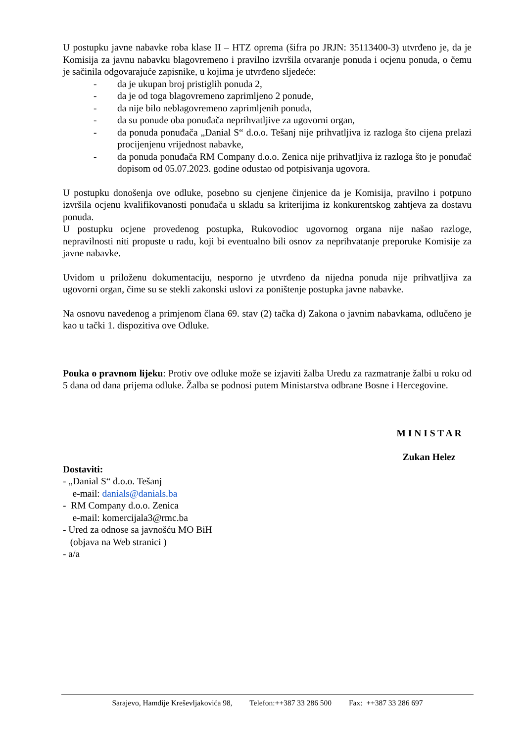U postupku javne nabavke roba klase II – HTZ oprema (šifra po JRJN: 35113400-3) utvrđeno je, da je Komisija za javnu nabavku blagovremeno i pravilno izvršila otvaranje ponuda i ocjenu ponuda, o čemu je sačinila odgovarajuće zapisnike, u kojima je utvrđeno sljedeće:
- da je ukupan broj pristiglih ponuda 2,
- da je od toga blagovremeno zaprimljeno 2 ponude,
- da nije bilo neblagovremeno zaprimljenih ponuda,
- da su ponude oba ponuđača neprihvatljive za ugovorni organ,
- da ponuda ponuđača „Danial S“ d.o.o. Tešanj nije prihvatljiva iz razloga što cijena prelazi procijenjenu vrijednost nabavke,
- da ponuda ponuđača RM Company d.o.o. Zenica nije prihvatljiva iz razloga što je ponuđač dopisom od 05.07.2023. godine odustao od potpisivanja ugovora.
U postupku donošenja ove odluke, posebno su cjenjene činjenice da je Komisija, pravilno i potpuno izvršila ocjenu kvalifikovanosti ponuđača u skladu sa kriterijima iz konkurentskog zahtjeva za dostavu ponuda.
U postupku ocjene provedenog postupka, Rukovodioc ugovornog organa nije našao razloge, nepravilnosti niti propuste u radu, koji bi eventualno bili osnov za neprihvatanje preporuke Komisije za javne nabavke.
Uvidom u priloženu dokumentaciju, nesporno je utvrđeno da nijedna ponuda nije prihvatljiva za ugovorni organ, čime su se stekli zakonski uslovi za poništenje postupka javne nabavke.
Na osnovu navedenog a primjenom člana 69. stav (2) tačka d) Zakona o javnim nabavkama, odlučeno je kao u tački 1. dispozitiva ove Odluke.
Pouka o pravnom lijeku: Protiv ove odluke može se izjaviti žalba Uredu za razmatranje žalbi u roku od 5 dana od dana prijema odluke. Žalba se podnosi putem Ministarstva odbrane Bosne i Hercegovine.
M I N I S T A R
Zukan Helez
Dostaviti:
- „Danial S“ d.o.o. Tešanj
e-mail: danials@danials.ba
- RM Company d.o.o. Zenica
e-mail: komercijala3@rmc.ba
- Ured za odnose sa javnošću MO BiH
(objava na Web stranici )
- a/a
Sarajevo, Hamdije Kreševljakovića 98, Telefon:++387 33 286 500 Fax: ++387 33 286 697